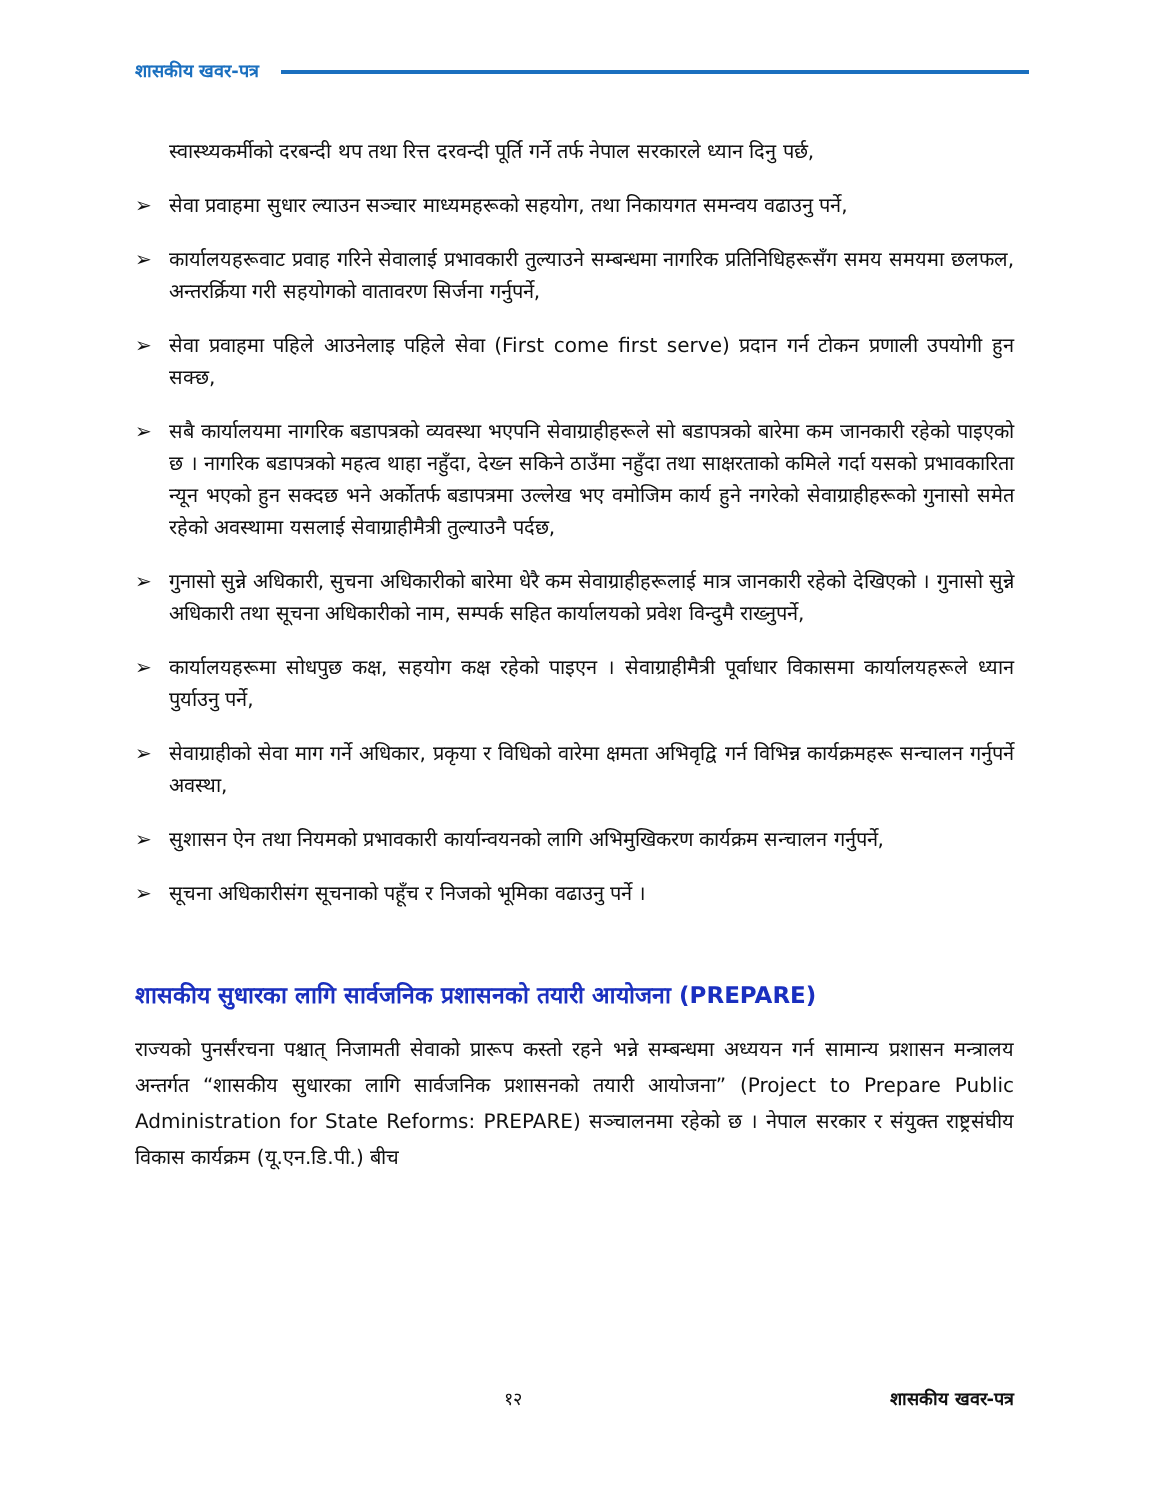शासकीय खवर-पत्र
स्वास्थ्यकर्मीको दरबन्दी थप तथा रित्त दरवन्दी पूर्ति गर्ने तर्फ नेपाल सरकारले ध्यान दिनु पर्छ,
➢ सेवा प्रवाहमा सुधार ल्याउन सञ्चार माध्यमहरूको सहयोग, तथा निकायगत समन्वय वढाउनु पर्ने,
➢ कार्यालयहरूवाट प्रवाह गरिने सेवालाई प्रभावकारी तुल्याउने सम्बन्धमा नागरिक प्रतिनिधिहरूसँग समय समयमा छलफल, अन्तरर्क्रिया गरी सहयोगको वातावरण सिर्जना गर्नुपर्ने,
➢ सेवा प्रवाहमा पहिले आउनेलाइ पहिले सेवा (First come first serve) प्रदान गर्न टोकन प्रणाली उपयोगी हुन सक्छ,
➢ सबै कार्यालयमा नागरिक बडापत्रको व्यवस्था भएपनि सेवाग्राहीहरूले सो बडापत्रको बारेमा कम जानकारी रहेको पाइएको छ । नागरिक बडापत्रको महत्व थाहा नहुँदा, देख्न सकिने ठाउँमा नहुँदा तथा साक्षरताको कमिले गर्दा यसको प्रभावकारिता न्यून भएको हुन सक्दछ भने अर्कोतर्फ बडापत्रमा उल्लेख भए वमोजिम कार्य हुने नगरेको सेवाग्राहीहरूको गुनासो समेत रहेको अवस्थामा यसलाई सेवाग्राहीमैत्री तुल्याउनै पर्दछ,
➢ गुनासो सुन्ने अधिकारी, सुचना अधिकारीको बारेमा धेरै कम सेवाग्राहीहरूलाई मात्र जानकारी रहेको देखिएको । गुनासो सुन्ने अधिकारी तथा सूचना अधिकारीको नाम, सम्पर्क सहित कार्यालयको प्रवेश विन्दुमै राख्नुपर्ने,
➢ कार्यालयहरूमा सोधपुछ कक्ष, सहयोग कक्ष रहेको पाइएन । सेवाग्राहीमैत्री पूर्वाधार विकासमा कार्यालयहरूले ध्यान पुर्याउनु पर्ने,
➢ सेवाग्राहीको सेवा माग गर्ने अधिकार, प्रकृया र विधिको वारेमा क्षमता अभिवृद्वि गर्न विभिन्न कार्यक्रमहरू सन्चालन गर्नुपर्ने अवस्था,
➢ सुशासन ऐन तथा नियमको प्रभावकारी कार्यान्वयनको लागि अभिमुखिकरण कार्यक्रम सन्चालन गर्नुपर्ने,
➢ सूचना अधिकारीसंग सूचनाको पहूँच र निजको भूमिका वढाउनु पर्ने ।
शासकीय सुधारका लागि सार्वजनिक प्रशासनको तयारी आयोजना (PREPARE)
राज्यको पुनर्संरचना पश्चात् निजामती सेवाको प्रारूप कस्तो रहने भन्ने सम्बन्धमा अध्ययन गर्न सामान्य प्रशासन मन्त्रालय अन्तर्गत “शासकीय सुधारका लागि सार्वजनिक प्रशासनको तयारी आयोजना” (Project to Prepare Public Administration for State Reforms: PREPARE) सञ्चालनमा रहेको छ । नेपाल सरकार र संयुक्त राष्ट्रसंघीय विकास कार्यक्रम (यू.एन.डि.पी.) बीच
१२ शासकीय खवर-पत्र